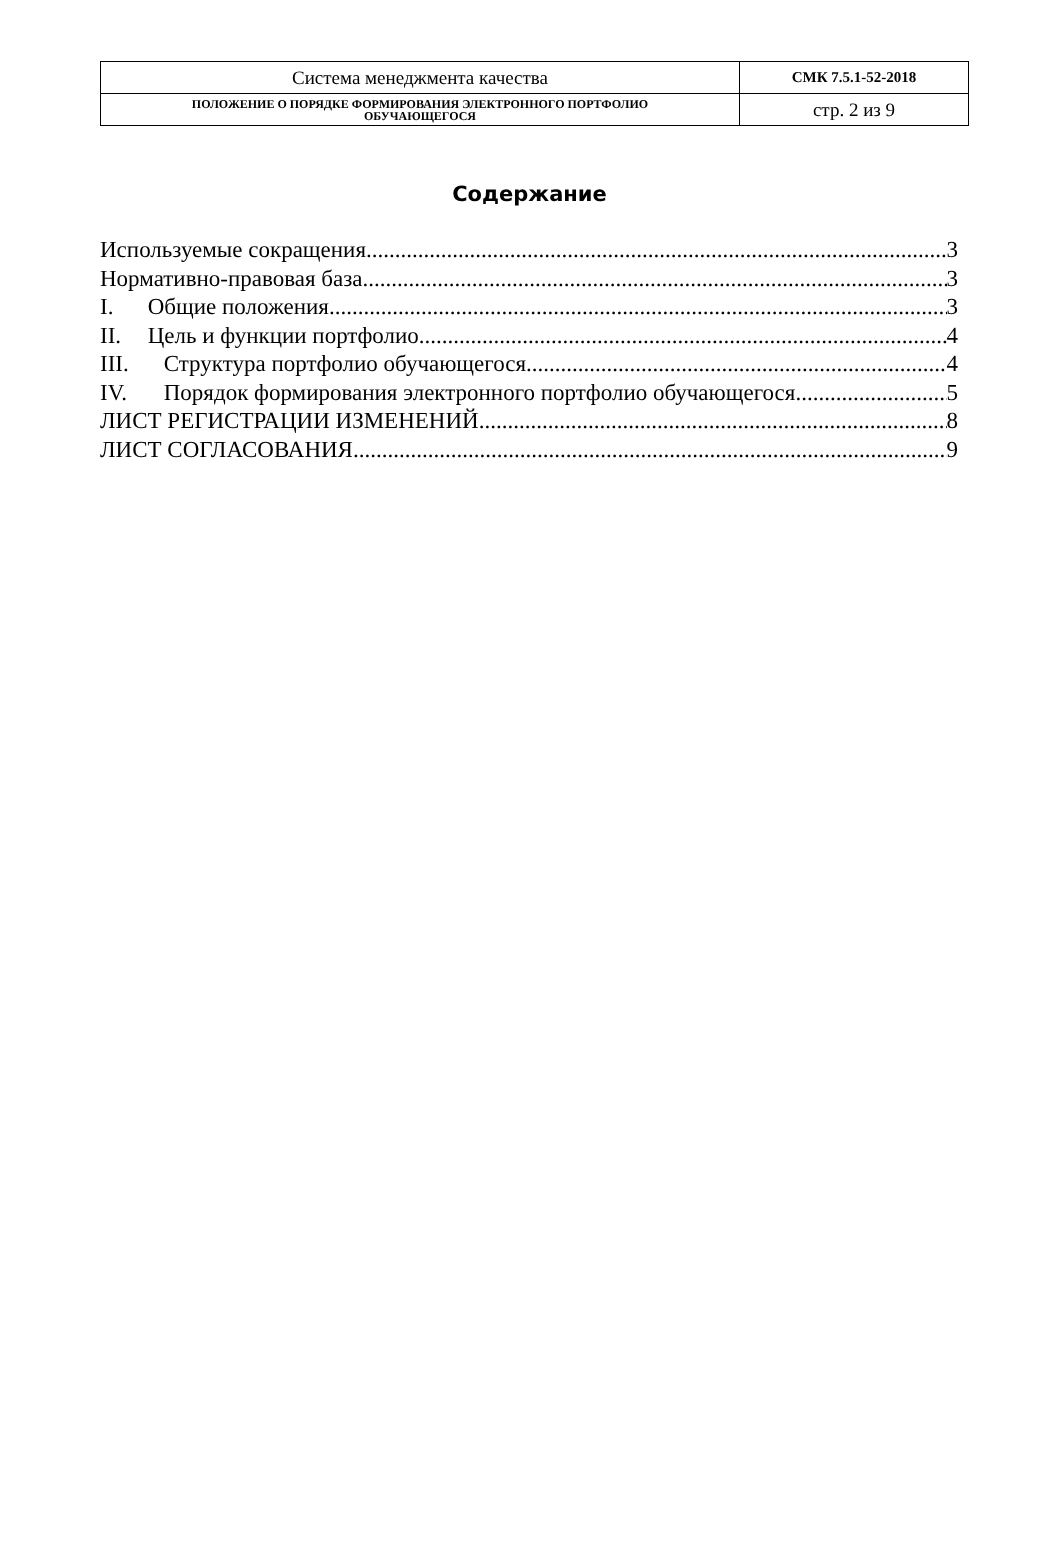| Система менеджмента качества | СМК 7.5.1-52-2018 |
| ПОЛОЖЕНИЕ О ПОРЯДКЕ ФОРМИРОВАНИЯ ЭЛЕКТРОННОГО ПОРТФОЛИО ОБУЧАЮЩЕГОСЯ | стр. 2 из 9 |
Содержание
Используемые сокращения 3
Нормативно-правовая база 3
I. Общие положения 3
II. Цель и функции портфолио 4
III. Структура портфолио обучающегося 4
IV. Порядок формирования электронного портфолио обучающегося 5
ЛИСТ РЕГИСТРАЦИИ ИЗМЕНЕНИЙ 8
ЛИСТ СОГЛАСОВАНИЯ 9